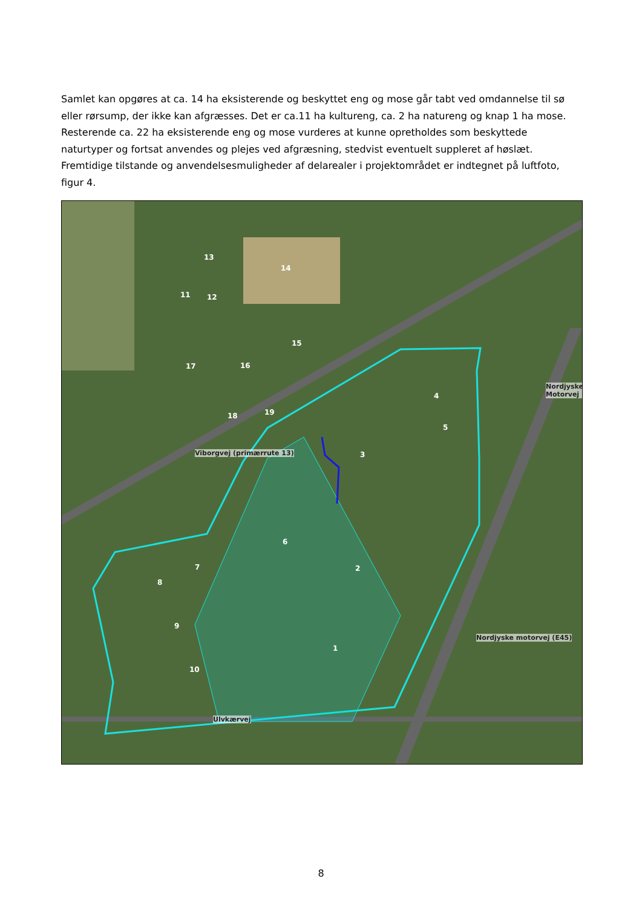Samlet kan opgøres at ca. 14 ha eksisterende og beskyttet eng og mose går tabt ved omdannelse til sø eller rørsump, der ikke kan afgræsses. Det er ca.11 ha kultureng, ca. 2 ha natureng og knap 1 ha mose. Resterende ca. 22 ha eksisterende eng og mose vurderes at kunne opretholdes som beskyttede naturtyper og fortsat anvendes og plejes ved afgræsning, stedvist eventuelt suppleret af høslæt. Fremtidige tilstande og anvendelsesmuligheder af delarealer i projektområdet er indtegnet på luftfoto, figur 4.
13
14
11 12
15
16 17
18 19
4
5
3
6
7
8
2
9
1
10
Viborgvej (primærrute 13)
Nordjyske motorvej (E45)
Nordjyske Motorvej
Ulvkærvej
8